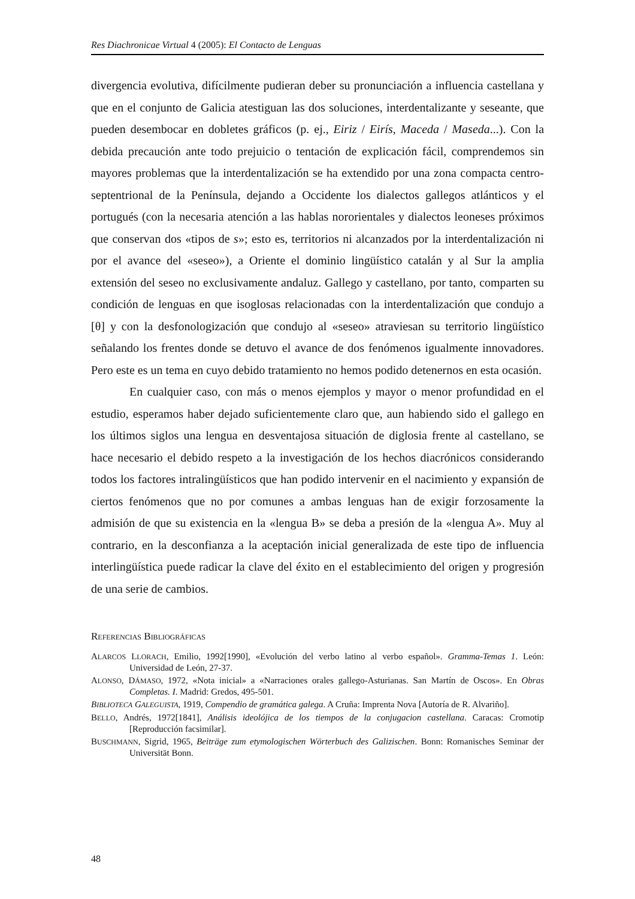Res Diachronicae Virtual 4 (2005): El Contacto de Lenguas
divergencia evolutiva, difícilmente pudieran deber su pronunciación a influencia castellana y que en el conjunto de Galicia atestiguan las dos soluciones, interdentalizante y seseante, que pueden desembocar en dobletes gráficos (p. ej., Eiriz / Eirís, Maceda / Maseda...). Con la debida precaución ante todo prejuicio o tentación de explicación fácil, comprendemos sin mayores problemas que la interdentalización se ha extendido por una zona compacta centro-septentrional de la Península, dejando a Occidente los dialectos gallegos atlánticos y el portugués (con la necesaria atención a las hablas nororientales y dialectos leoneses próximos que conservan dos «tipos de s»; esto es, territorios ni alcanzados por la interdentalización ni por el avance del «seseo»), a Oriente el dominio lingüístico catalán y al Sur la amplia extensión del seseo no exclusivamente andaluz. Gallego y castellano, por tanto, comparten su condición de lenguas en que isoglosas relacionadas con la interdentalización que condujo a [θ] y con la desfonologización que condujo al «seseo» atraviesan su territorio lingüístico señalando los frentes donde se detuvo el avance de dos fenómenos igualmente innovadores. Pero este es un tema en cuyo debido tratamiento no hemos podido detenernos en esta ocasión.
En cualquier caso, con más o menos ejemplos y mayor o menor profundidad en el estudio, esperamos haber dejado suficientemente claro que, aun habiendo sido el gallego en los últimos siglos una lengua en desventajosa situación de diglosia frente al castellano, se hace necesario el debido respeto a la investigación de los hechos diacrónicos considerando todos los factores intralingüísticos que han podido intervenir en el nacimiento y expansión de ciertos fenómenos que no por comunes a ambas lenguas han de exigir forzosamente la admisión de que su existencia en la «lengua B» se deba a presión de la «lengua A». Muy al contrario, en la desconfianza a la aceptación inicial generalizada de este tipo de influencia interlingüística puede radicar la clave del éxito en el establecimiento del origen y progresión de una serie de cambios.
REFERENCIAS BIBLIOGRÁFICAS
ALARCOS LLORACH, Emilio, 1992[1990], «Evolución del verbo latino al verbo español». Gramma-Temas 1. León: Universidad de León, 27-37.
ALONSO, DÁMASO, 1972, «Nota inicial» a «Narraciones orales gallego-Asturianas. San Martín de Oscos». En Obras Completas. I. Madrid: Gredos, 495-501.
BIBLIOTECA GALEGUISTA, 1919, Compendio de gramática galega. A Cruña: Imprenta Nova [Autoría de R. Alvariño].
BELLO, Andrés, 1972[1841], Análisis ideolójica de los tiempos de la conjugacion castellana. Caracas: Cromotip [Reproducción facsimilar].
BUSCHMANN, Sigrid, 1965, Beiträge zum etymologischen Wörterbuch des Galizischen. Bonn: Romanisches Seminar der Universität Bonn.
48